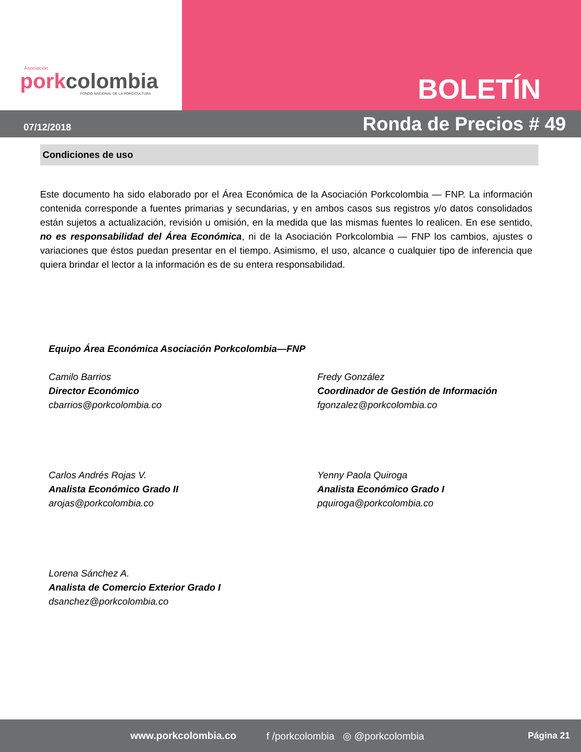Asociación
porkcolombia
FONDO NACIONAL DE LA PORCICULTURA
BOLETÍN
07/12/2018
Ronda de Precios # 49
Condiciones de uso
Este documento ha sido elaborado por el Área Económica de la Asociación Porkcolombia — FNP. La información contenida corresponde a fuentes primarias y secundarias, y en ambos casos sus registros y/o datos consolidados están sujetos a actualización, revisión u omisión, en la medida que las mismas fuentes lo realicen. En ese sentido, no es responsabilidad del Área Económica, ni de la Asociación Porkcolombia — FNP los cambios, ajustes o variaciones que éstos puedan presentar en el tiempo. Asimismo, el uso, alcance o cualquier tipo de inferencia que quiera brindar el lector a la información es de su entera responsabilidad.
Equipo Área Económica Asociación Porkcolombia—FNP
Camilo Barrios
Director Económico
cbarrios@porkcolombia.co
Fredy González
Coordinador de Gestión de Información
fgonzalez@porkcolombia.co
Carlos Andrés Rojas V.
Analista Económico Grado II
arojas@porkcolombia.co
Yenny Paola Quiroga
Analista Económico Grado I
pquiroga@porkcolombia.co
Lorena Sánchez A.
Analista de Comercio Exterior Grado I
dsanchez@porkcolombia.co
www.porkcolombia.co f /porkcolombia ◎ @porkcolombia Página 21